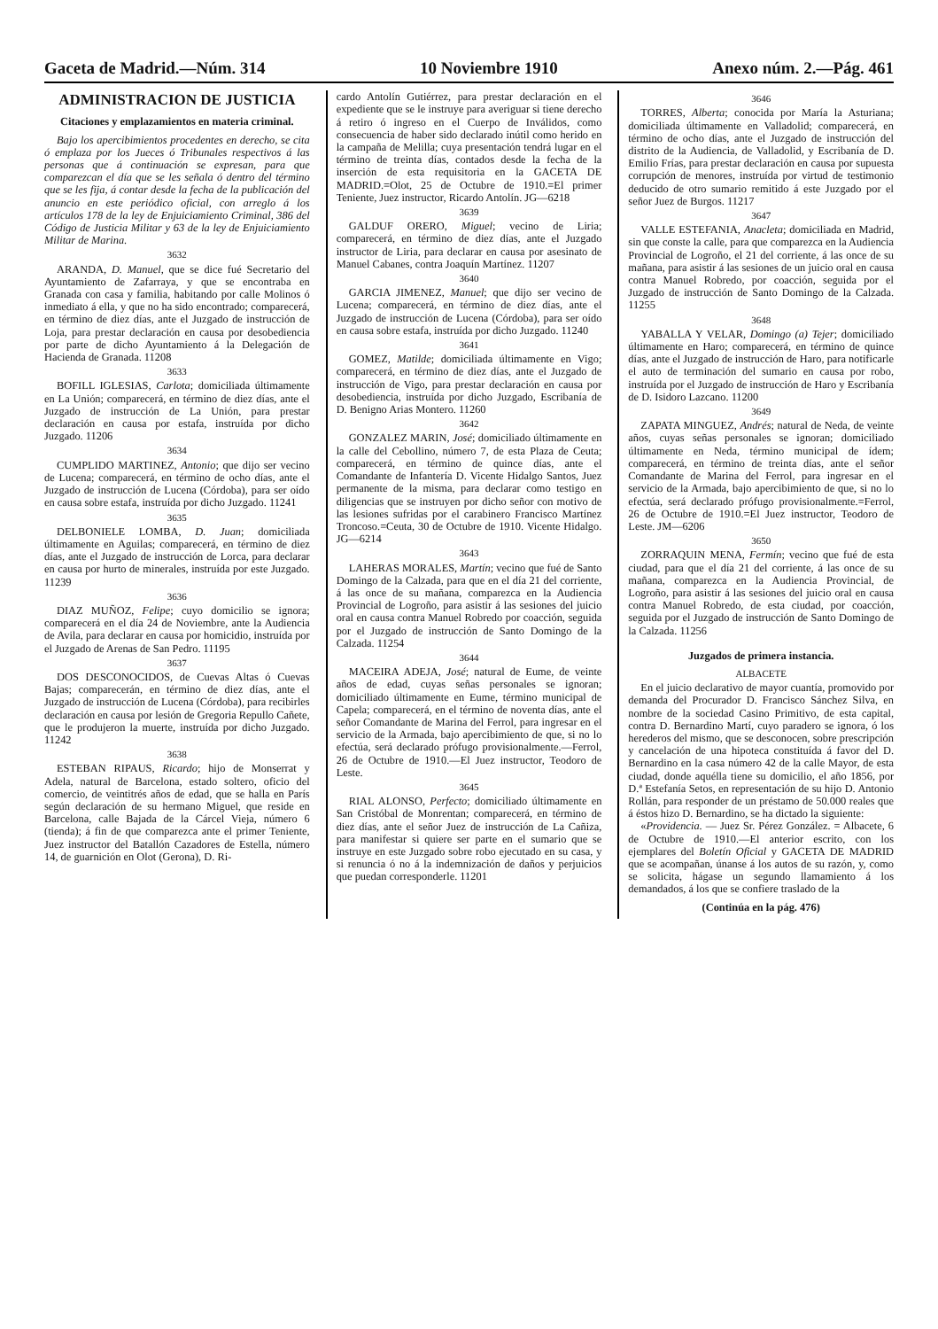Gaceta de Madrid.—Núm. 314 10 Noviembre 1910 Anexo núm. 2.—Pág. 461
ADMINISTRACION DE JUSTICIA
Citaciones y emplazamientos en materia criminal.
Bajo los apercibimientos procedentes en derecho, se cita ó emplaza por los Jueces ó Tribunales respectivos á las personas que á continuación se expresan, para que comparezcan el día que se les señala ó dentro del término que se les fija, á contar desde la fecha de la publicación del anuncio en este periódico oficial, con arreglo á los artículos 178 de la ley de Enjuiciamiento Criminal, 386 del Código de Justicia Militar y 63 de la ley de Enjuiciamiento Militar de Marina.
3632
ARANDA, D. Manuel, que se dice fué Secretario del Ayuntamiento de Zafarraya, y que se encontraba en Granada con casa y familia, habitando por calle Molinos ó inmediato á ella, y que no ha sido encontrado; comparecerá, en término de diez días, ante el Juzgado de instrucción de Loja, para prestar declaración en causa por desobediencia por parte de dicho Ayuntamiento á la Delegación de Hacienda de Granada. 11208
3633
BOFILL IGLESIAS, Carlota; domiciliada últimamente en La Unión; comparecerá, en término de diez días, ante el Juzgado de instrucción de La Unión, para prestar declaración en causa por estafa, instruída por dicho Juzgado. 11206
3634
CUMPLIDO MARTINEZ, Antonio; que dijo ser vecino de Lucena; comparecerá, en término de ocho días, ante el Juzgado de instrucción de Lucena (Córdoba), para ser oído en causa sobre estafa, instruída por dicho Juzgado. 11241
3635
DELBONIELE LOMBA, D. Juan; domiciliada últimamente en Aguilas; comparecerá, en término de diez días, ante el Juzgado de instrucción de Lorca, para declarar en causa por hurto de minerales, instruída por este Juzgado. 11239
3636
DIAZ MUÑOZ, Felipe; cuyo domicilio se ignora; comparecerá en el día 24 de Noviembre, ante la Audiencia de Avila, para declarar en causa por homicidio, instruída por el Juzgado de Arenas de San Pedro. 11195
3637
DOS DESCONOCIDOS, de Cuevas Altas ó Cuevas Bajas; comparecerán, en término de diez días, ante el Juzgado de instrucción de Lucena (Córdoba), para recibirles declaración en causa por lesión de Gregoria Repullo Cañete, que le produjeron la muerte, instruída por dicho Juzgado. 11242
3638
ESTEBAN RIPAUS, Ricardo; hijo de Monserrat y Adela, natural de Barcelona, estado soltero, oficio del comercio, de veintitrés años de edad, que se halla en París según declaración de su hermano Miguel, que reside en Barcelona, calle Bajada de la Cárcel Vieja, número 6 (tienda); á fin de que comparezca ante el primer Teniente, Juez instructor del Batallón Cazadores de Estella, número 14, de guarnición en Olot (Gerona), D. Ri-
cardo Antolín Gutiérrez, para prestar declaración en el expediente que se le instruye para averiguar si tiene derecho á retiro ó ingreso en el Cuerpo de Inválidos, como consecuencia de haber sido declarado inútil como herido en la campaña de Melilla; cuya presentación tendrá lugar en el término de treinta días, contados desde la fecha de la inserción de esta requisitoria en la GACETA DE MADRID.=Olot, 25 de Octubre de 1910.=El primer Teniente, Juez instructor, Ricardo Antolín. JG—6218
3639
GALDUF ORERO, Miguel; vecino de Liria; comparecerá, en término de diez días, ante el Juzgado instructor de Liria, para declarar en causa por asesinato de Manuel Cabanes, contra Joaquín Martínez. 11207
3640
GARCIA JIMENEZ, Manuel; que dijo ser vecino de Lucena; comparecerá, en término de diez días, ante el Juzgado de instrucción de Lucena (Córdoba), para ser oído en causa sobre estafa, instruída por dicho Juzgado. 11240
3641
GOMEZ, Matilde; domiciliada últimamente en Vigo; comparecerá, en término de diez días, ante el Juzgado de instrucción de Vigo, para prestar declaración en causa por desobediencia, instruída por dicho Juzgado, Escribanía de D. Benigno Arias Montero. 11260
3642
GONZALEZ MARIN, José; domiciliado últimamente en la calle del Cebollino, número 7, de esta Plaza de Ceuta; comparecerá, en término de quince días, ante el Comandante de Infantería D. Vicente Hidalgo Santos, Juez permanente de la misma, para declarar como testigo en diligencias que se instruyen por dicho señor con motivo de las lesiones sufridas por el carabinero Francisco Martínez Troncoso.=Ceuta, 30 de Octubre de 1910. Vicente Hidalgo. JG—6214
3643
LAHERAS MORALES, Martín; vecino que fué de Santo Domingo de la Calzada, para que en el día 21 del corriente, á las once de su mañana, comparezca en la Audiencia Provincial de Logroño, para asistir á las sesiones del juicio oral en causa contra Manuel Robredo por coacción, seguida por el Juzgado de instrucción de Santo Domingo de la Calzada. 11254
3644
MACEIRA ADEJA, José; natural de Eume, de veinte años de edad, cuyas señas personales se ignoran; domiciliado últimamente en Eume, término municipal de Capela; comparecerá, en el término de noventa días, ante el señor Comandante de Marina del Ferrol, para ingresar en el servicio de la Armada, bajo apercibimiento de que, si no lo efectúa, será declarado prófugo provisionalmente.—Ferrol, 26 de Octubre de 1910.—El Juez instructor, Teodoro de Leste.
3645
RIAL ALONSO, Perfecto; domiciliado últimamente en San Cristóbal de Monrentan; comparecerá, en término de diez días, ante el señor Juez de instrucción de La Cañiza, para manifestar si quiere ser parte en el sumario que se instruye en este Juzgado sobre robo ejecutado en su casa, y si renuncia ó no á la indemnización de daños y perjuicios que puedan corresponderle. 11201
3646
TORRES, Alberta; conocida por María la Asturiana; domiciliada últimamente en Valladolid; comparecerá, en término de ocho días, ante el Juzgado de instrucción del distrito de la Audiencia, de Valladolid, y Escribanía de D. Emilio Frías, para prestar declaración en causa por supuesta corrupción de menores, instruída por virtud de testimonio deducido de otro sumario remitido á este Juzgado por el señor Juez de Burgos. 11217
3647
VALLE ESTEFANIA, Anacleta; domiciliada en Madrid, sin que conste la calle, para que comparezca en la Audiencia Provincial de Logroño, el 21 del corriente, á las once de su mañana, para asistir á las sesiones de un juicio oral en causa contra Manuel Robredo, por coacción, seguida por el Juzgado de instrucción de Santo Domingo de la Calzada. 11255
3648
YABALLA Y VELAR, Domingo (a) Tejer; domiciliado últimamente en Haro; comparecerá, en término de quince días, ante el Juzgado de instrucción de Haro, para notificarle el auto de terminación del sumario en causa por robo, instruída por el Juzgado de instrucción de Haro y Escribanía de D. Isidoro Lazcano. 11200
3649
ZAPATA MINGUEZ, Andrés; natural de Neda, de veinte años, cuyas señas personales se ignoran; domiciliado últimamente en Neda, término municipal de ídem; comparecerá, en término de treinta días, ante el señor Comandante de Marina del Ferrol, para ingresar en el servicio de la Armada, bajo apercibimiento de que, si no lo efectúa, será declarado prófugo provisionalmente.=Ferrol, 26 de Octubre de 1910.=El Juez instructor, Teodoro de Leste. JM—6206
3650
ZORRAQUIN MENA, Fermín; vecino que fué de esta ciudad, para que el día 21 del corriente, á las once de su mañana, comparezca en la Audiencia Provincial, de Logroño, para asistir á las sesiones del juicio oral en causa contra Manuel Robredo, de esta ciudad, por coacción, seguida por el Juzgado de instrucción de Santo Domingo de la Calzada. 11256
Juzgados de primera instancia.
ALBACETE
En el juicio declarativo de mayor cuantía, promovido por demanda del Procurador D. Francisco Sánchez Silva, en nombre de la sociedad Casino Primitivo, de esta capital, contra D. Bernardino Martí, cuyo paradero se ignora, ó los herederos del mismo, que se desconocen, sobre prescripción y cancelación de una hipoteca constituída á favor del D. Bernardino en la casa número 42 de la calle Mayor, de esta ciudad, donde aquélla tiene su domicilio, el año 1856, por D.ª Estefanía Setos, en representación de su hijo D. Antonio Rollán, para responder de un préstamo de 50.000 reales que á éstos hizo D. Bernardino, se ha dictado la siguiente:
«Providencia. — Juez Sr. Pérez González. = Albacete, 6 de Octubre de 1910.—El anterior escrito, con los ejemplares del Boletín Oficial y GACETA DE MADRID que se acompañan, únanse á los autos de su razón, y, como se solicita, hágase un segundo llamamiento á los demandados, á los que se confiere traslado de la
(Continúa en la pág. 476)